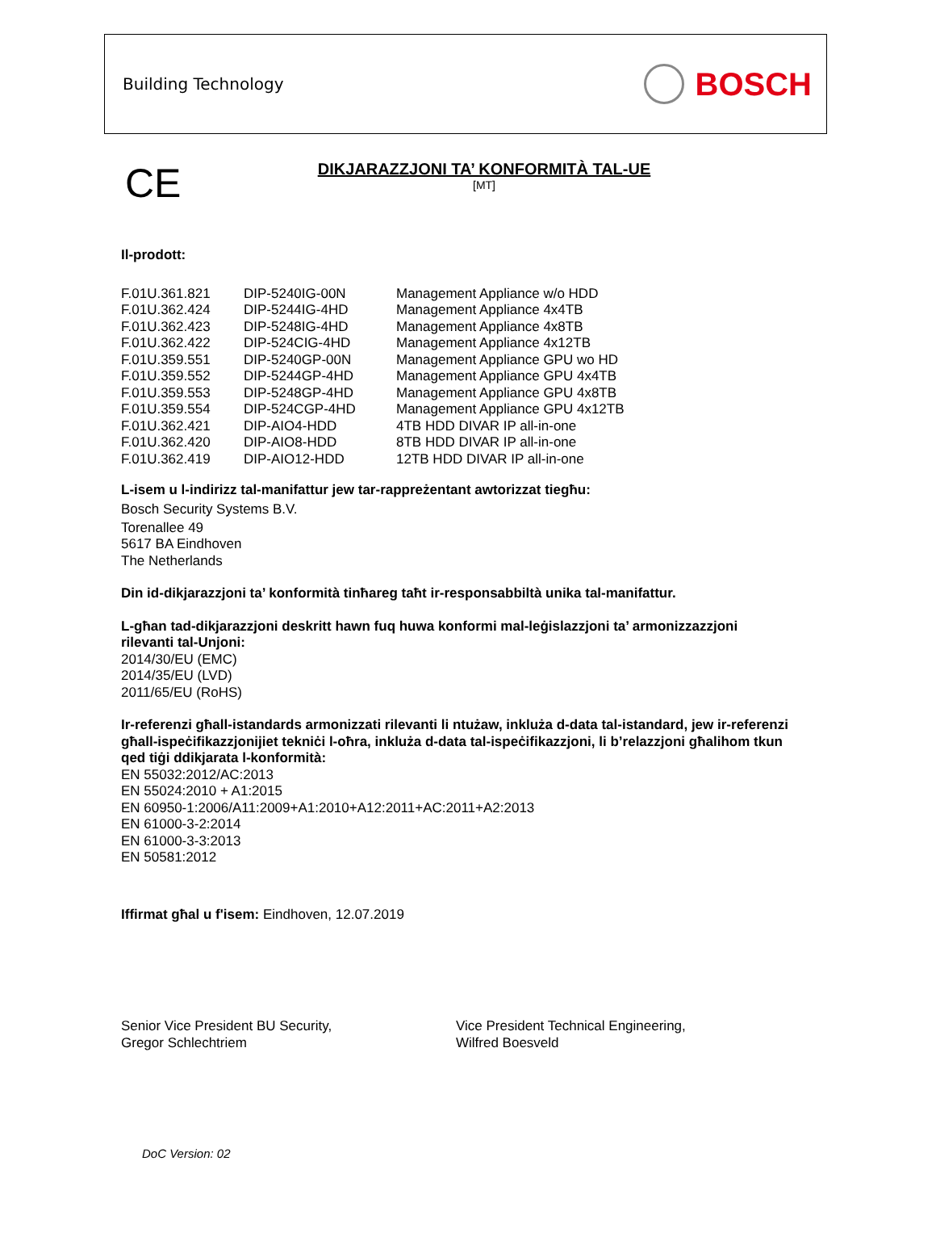Building Technology BOSCH
CE
DIKJARAZZJONI TA’ KONFORMITÀ TAL-UE
[MT]
Il-prodott:
| F.01U.361.821 | DIP-5240IG-00N | Management Appliance w/o HDD |
| F.01U.362.424 | DIP-5244IG-4HD | Management Appliance 4x4TB |
| F.01U.362.423 | DIP-5248IG-4HD | Management Appliance 4x8TB |
| F.01U.362.422 | DIP-524CIG-4HD | Management Appliance 4x12TB |
| F.01U.359.551 | DIP-5240GP-00N | Management Appliance GPU wo HD |
| F.01U.359.552 | DIP-5244GP-4HD | Management Appliance GPU 4x4TB |
| F.01U.359.553 | DIP-5248GP-4HD | Management Appliance GPU 4x8TB |
| F.01U.359.554 | DIP-524CGP-4HD | Management Appliance GPU 4x12TB |
| F.01U.362.421 | DIP-AIO4-HDD | 4TB HDD DIVAR IP all-in-one |
| F.01U.362.420 | DIP-AIO8-HDD | 8TB HDD DIVAR IP all-in-one |
| F.01U.362.419 | DIP-AIO12-HDD | 12TB HDD DIVAR IP all-in-one |
L-isem u l-indirizz tal-manifattur jew tar-rappreżentant awtorizzat tiegħu:
Bosch Security Systems B.V.
Torenallee 49
5617 BA Eindhoven
The Netherlands
Din id-dikjarazzjoni ta’ konformità tinħareg taħt ir-responsabbiltà unika tal-manifattur.
L-għan tad-dikjarazzjoni deskritt hawn fuq huwa konformi mal-leġislazzjoni ta’ armonizzazzjoni rilevanti tal-Unjoni:
2014/30/EU (EMC)
2014/35/EU (LVD)
2011/65/EU (RoHS)
Ir-referenzi għall-istandards armonizzati rilevanti li ntużaw, inkluża d-data tal-istandard, jew ir-referenzi għall-ispeċifikazzjonijiet tekniċi l-oħra, inkluża d-data tal-ispeċifikazzjoni, li b’relazzjoni għalihom tkun qed tiġi ddikjarata l-konformità:
EN 55032:2012/AC:2013
EN 55024:2010 + A1:2015
EN 60950-1:2006/A11:2009+A1:2010+A12:2011+AC:2011+A2:2013
EN 61000-3-2:2014
EN 61000-3-3:2013
EN 50581:2012
Iffirmat għal u f'isem: Eindhoven, 12.07.2019
Senior Vice President BU Security,
Gregor Schlechtriem
Vice President Technical Engineering,
Wilfred Boesveld
DoC Version: 02